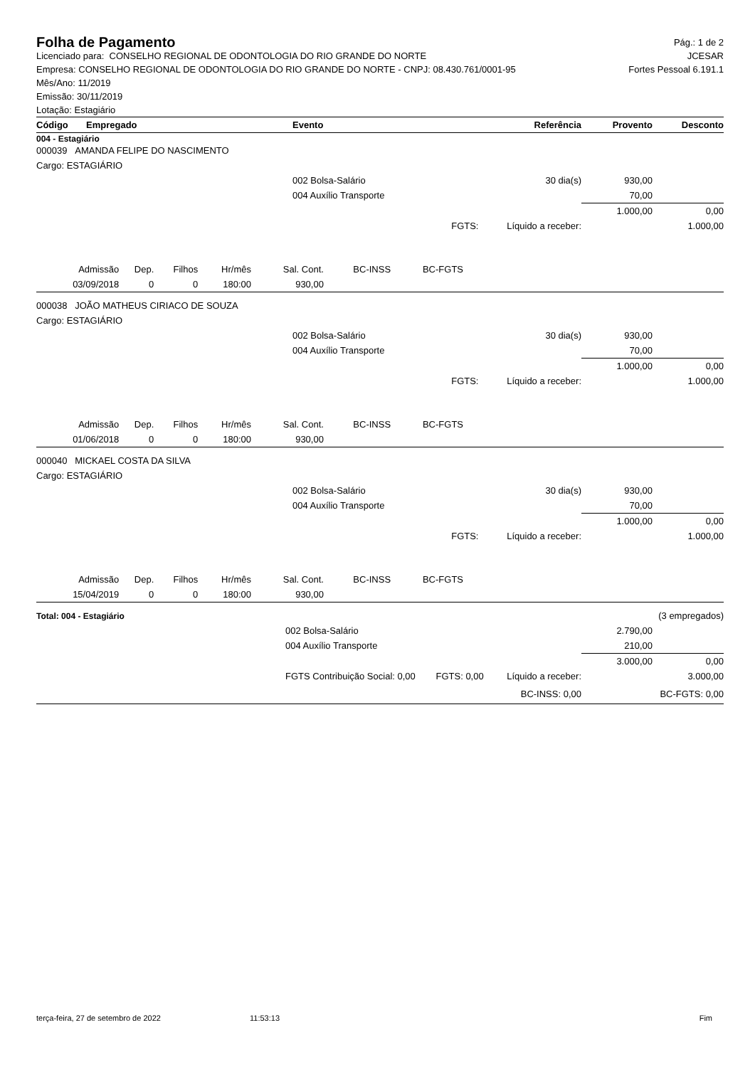Folha de Pagamento
Pág.: 1 de 2
Licenciado para: CONSELHO REGIONAL DE ODONTOLOGIA DO RIO GRANDE DO NORTE JCESAR
Empresa: CONSELHO REGIONAL DE ODONTOLOGIA DO RIO GRANDE DO NORTE - CNPJ: 08.430.761/0001-95 Fortes Pessoal 6.191.1
Mês/Ano: 11/2019
Emissão: 30/11/2019
Lotação: Estagiário
| Código | Empregado | Evento | Referência | Provento | Desconto |
| --- | --- | --- | --- | --- | --- |
004 - Estagiário
| 000039 AMANDA FELIPE DO NASCIMENTO | | | | |
| Cargo: ESTAGIÁRIO | | | | |
| | 002 Bolsa-Salário | 30 dia(s) | 930,00 | |
| | 004 Auxílio Transporte | | 70,00 | |
| | | | 1.000,00 | 0,00 |
| | | FGTS: Líquido a receber: | | 1.000,00 |
| Admissão | Dep. | Filhos | Hr/mês | Sal. Cont. | BC-INSS | BC-FGTS |
| 03/09/2018 | 0 | 0 | 180:00 | 930,00 | | |
| 000038 JOÃO MATHEUS CIRIACO DE SOUZA | | | | |
| Cargo: ESTAGIÁRIO | | | | |
| | 002 Bolsa-Salário | 30 dia(s) | 930,00 | |
| | 004 Auxílio Transporte | | 70,00 | |
| | | | 1.000,00 | 0,00 |
| | | FGTS: Líquido a receber: | | 1.000,00 |
| Admissão | Dep. | Filhos | Hr/mês | Sal. Cont. | BC-INSS | BC-FGTS |
| 01/06/2018 | 0 | 0 | 180:00 | 930,00 | | |
| 000040 MICKAEL COSTA DA SILVA | | | | |
| Cargo: ESTAGIÁRIO | | | | |
| | 002 Bolsa-Salário | 30 dia(s) | 930,00 | |
| | 004 Auxílio Transporte | | 70,00 | |
| | | | 1.000,00 | 0,00 |
| | | FGTS: Líquido a receber: | | 1.000,00 |
| Admissão | Dep. | Filhos | Hr/mês | Sal. Cont. | BC-INSS | BC-FGTS |
| 15/04/2019 | 0 | 0 | 180:00 | 930,00 | | |
| Total: 004 - Estagiário | | | | (3 empregados) |
| | 002 Bolsa-Salário | | 2.790,00 | |
| | 004 Auxílio Transporte | | 210,00 | |
| | | | 3.000,00 | 0,00 |
| | FGTS Contribuição Social: 0,00 | FGTS: 0,00 Líquido a receber: | | 3.000,00 |
| | | BC-INSS: 0,00 | | BC-FGTS: 0,00 |
terça-feira, 27 de setembro de 2022 11:53:13 Fim